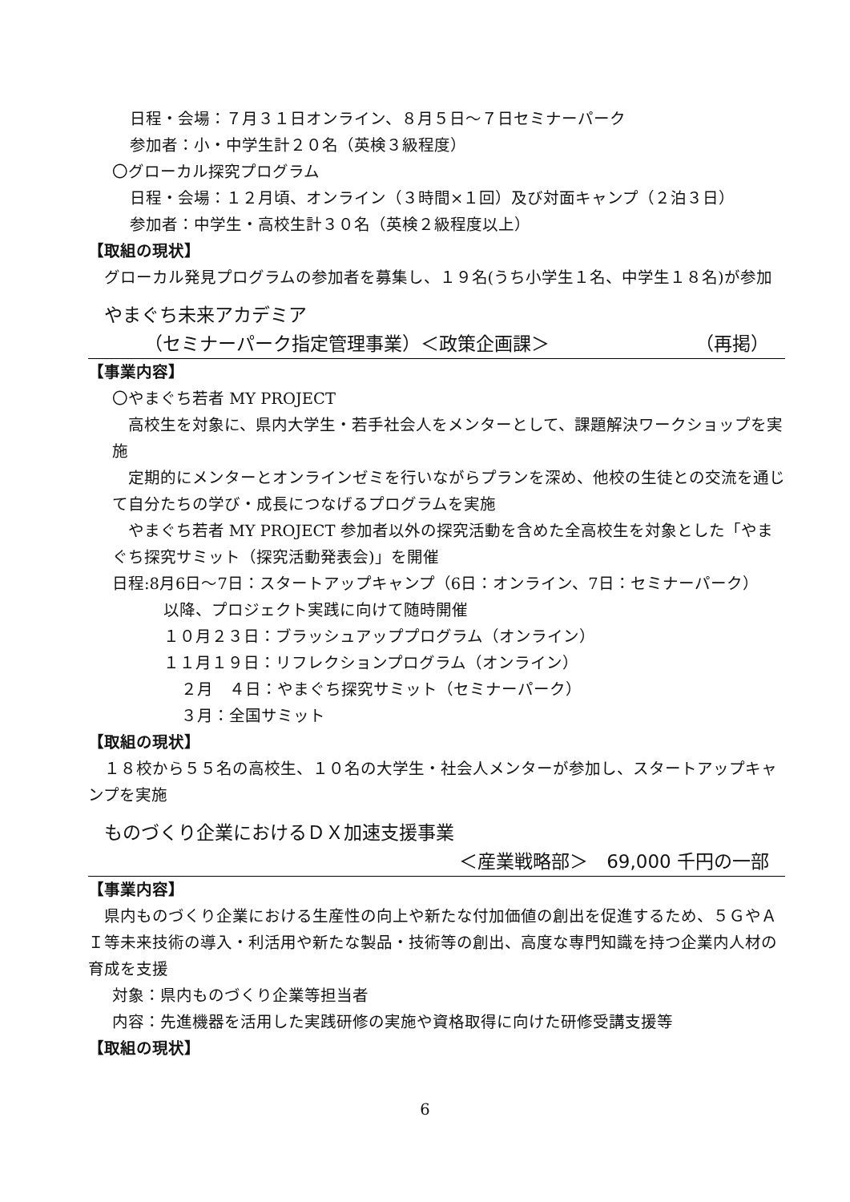日程・会場：７月３１日オンライン、８月５日～７日セミナーパーク
参加者：小・中学生計２０名（英検３級程度）
〇グローカル探究プログラム
日程・会場：１２月頃、オンライン（３時間×１回）及び対面キャンプ（２泊３日）
参加者：中学生・高校生計３０名（英検２級程度以上）
【取組の現状】
グローカル発見プログラムの参加者を募集し、１９名(うち小学生１名、中学生１８名)が参加
やまぐち未来アカデミア
（セミナーパーク指定管理事業）＜政策企画課＞ （再掲）
【事業内容】
〇やまぐち若者 MY PROJECT
高校生を対象に、県内大学生・若手社会人をメンターとして、課題解決ワークショップを実施
定期的にメンターとオンラインゼミを行いながらプランを深め、他校の生徒との交流を通じて自分たちの学び・成長につなげるプログラムを実施
やまぐち若者 MY PROJECT 参加者以外の探究活動を含めた全高校生を対象とした「やまぐち探究サミット（探究活動発表会)」を開催
日程:8月6日～7日：スタートアップキャンプ（6日：オンライン、7日：セミナーパーク）
以降、プロジェクト実践に向けて随時開催
１０月２３日：ブラッシュアッププログラム（オンライン）
１１月１９日：リフレクションプログラム（オンライン）
２月　４日：やまぐち探究サミット（セミナーパーク）
３月：全国サミット
【取組の現状】
１８校から５５名の高校生、１０名の大学生・社会人メンターが参加し、スタートアップキャンプを実施
ものづくり企業におけるＤＸ加速支援事業
＜産業戦略部＞　69,000 千円の一部
【事業内容】
県内ものづくり企業における生産性の向上や新たな付加価値の創出を促進するため、５ＧやＡＩ等未来技術の導入・利活用や新たな製品・技術等の創出、高度な専門知識を持つ企業内人材の育成を支援
対象：県内ものづくり企業等担当者
内容：先進機器を活用した実践研修の実施や資格取得に向けた研修受講支援等
【取組の現状】
6